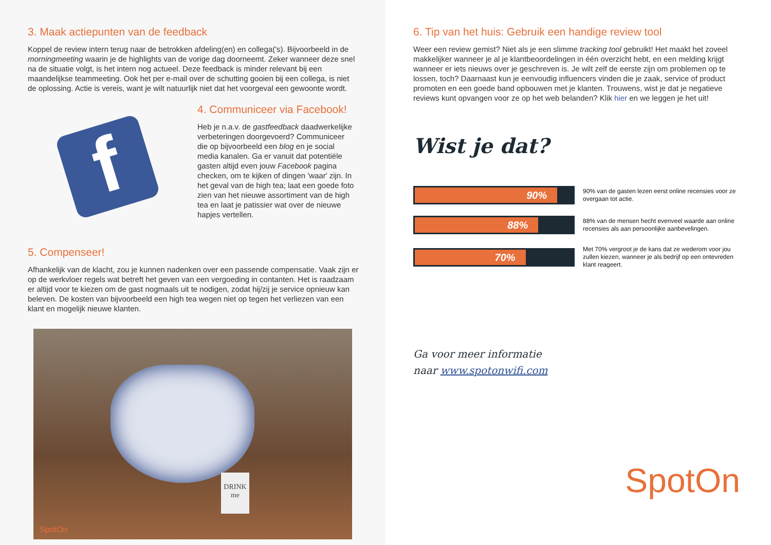3. Maak actiepunten van de feedback
Koppel de review intern terug naar de betrokken afdeling(en) en collega('s). Bijvoorbeeld in de morningmeeting waarin je de highlights van de vorige dag doorneemt. Zeker wanneer deze snel na de situatie volgt, is het intern nog actueel. Deze feedback is minder relevant bij een maandelijkse teammeeting. Ook het per e-mail over de schutting gooien bij een collega, is niet de oplossing. Actie is vereis, want je wilt natuurlijk niet dat het voorgeval een gewoonte wordt.
f
4. Communiceer via Facebook!
Heb je n.a.v. de gastfeedback daadwerkelijke verbeteringen doorgevoerd? Communiceer die op bijvoorbeeld een blog en je social media kanalen. Ga er vanuit dat potentiële gasten altijd even jouw Facebook pagina checken, om te kijken of dingen 'waar' zijn. In het geval van de high tea; laat een goede foto zien van het nieuwe assortiment van de high tea en laat je patissier wat over de nieuwe hapjes vertellen.
5. Compenseer!
Afhankelijk van de klacht, zou je kunnen nadenken over een passende compensatie. Vaak zijn er op de werkvloer regels wat betreft het geven van een vergoeding in contanten. Het is raadzaam er altijd voor te kiezen om de gast nogmaals uit te nodigen, zodat hij/zij je service opnieuw kan beleven. De kosten van bijvoorbeeld een high tea wegen niet op tegen het verliezen van een klant en mogelijk nieuwe klanten.
DRINK me
SpotOn
6. Tip van het huis: Gebruik een handige review tool
Weer een review gemist? Niet als je een slimme tracking tool gebruikt! Het maakt het zoveel makkelijker wanneer je al je klantbeoordelingen in één overzicht hebt, en een melding krijgt wanneer er iets nieuws over je geschreven is. Je wilt zelf de eerste zijn om problemen op te lossen, toch? Daarnaast kun je eenvoudig influencers vinden die je zaak, service of product promoten en een goede band opbouwen met je klanten. Trouwens, wist je dat je negatieve reviews kunt opvangen voor ze op het web belanden? Klik hier en we leggen je het uit!
Wist je dat?
90%
90% van de gasten lezen eerst online recensies voor ze overgaan tot actie.
88%
88% van de mensen hecht evenveel waarde aan online recensies als aan persoonlijke aanbevelingen.
70%
Met 70% vergroot je de kans dat ze wederom voor jou zullen kiezen, wanneer je als bedrijf op een ontevreden klant reageert.
Ga voor meer informatie
naar www.spotonwifi.com
SpotOn